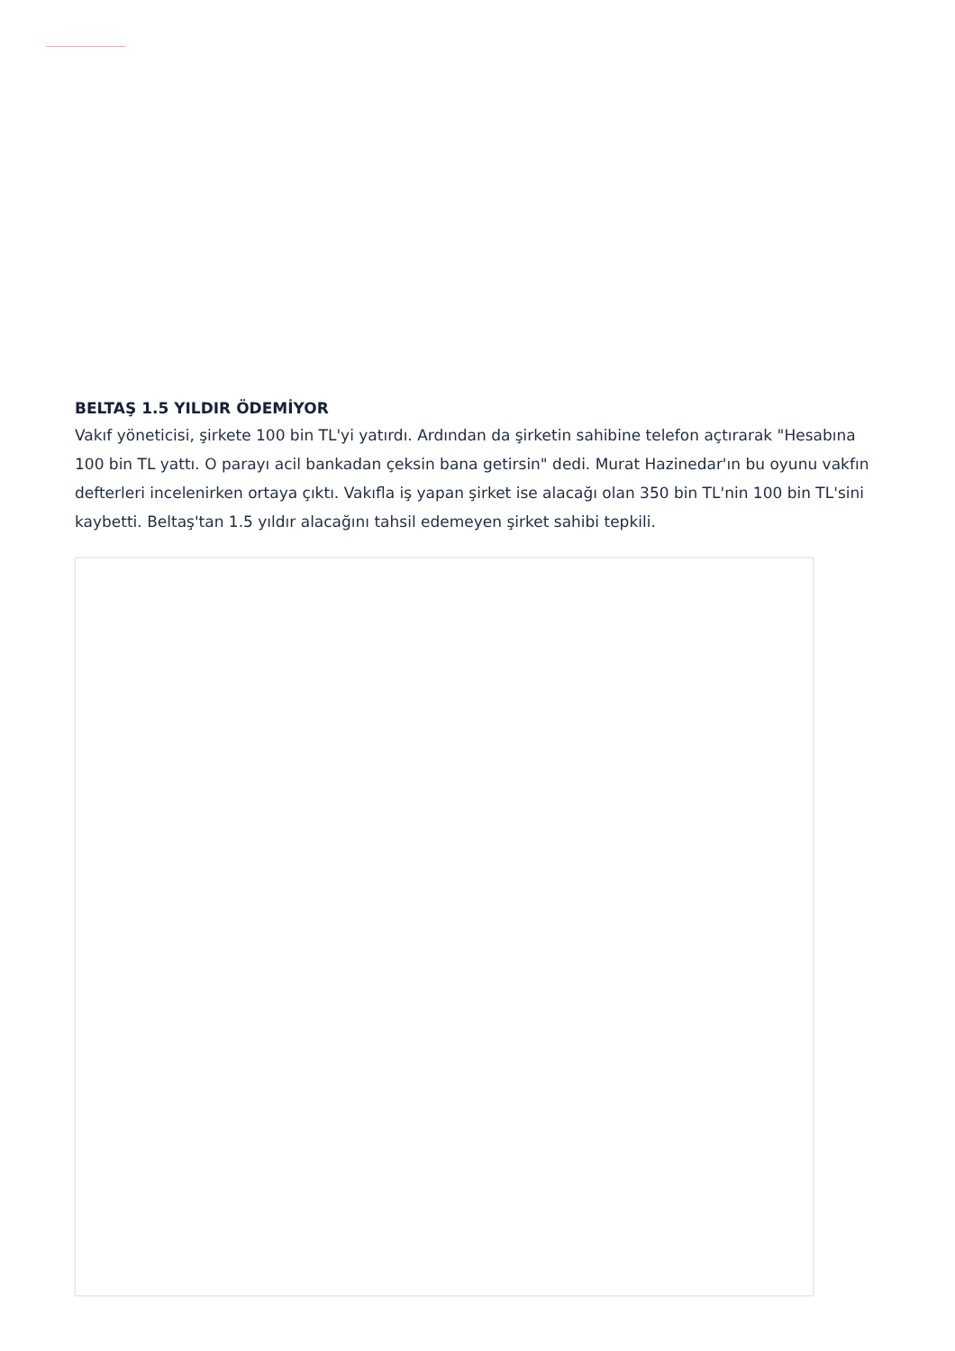BELTAŞ 1.5 YILDIR ÖDEMİYOR
Vakıf yöneticisi, şirkete 100 bin TL'yi yatırdı. Ardından da şirketin sahibine telefon açtırarak "Hesabına 100 bin TL yattı. O parayı acil bankadan çeksin bana getirsin" dedi. Murat Hazinedar'ın bu oyunu vakfın defterleri incelenirken ortaya çıktı. Vakıfla iş yapan şirket ise alacağı olan 350 bin TL'nin 100 bin TL'sini kaybetti. Beltaş'tan 1.5 yıldır alacağını tahsil edemeyen şirket sahibi tepkili.